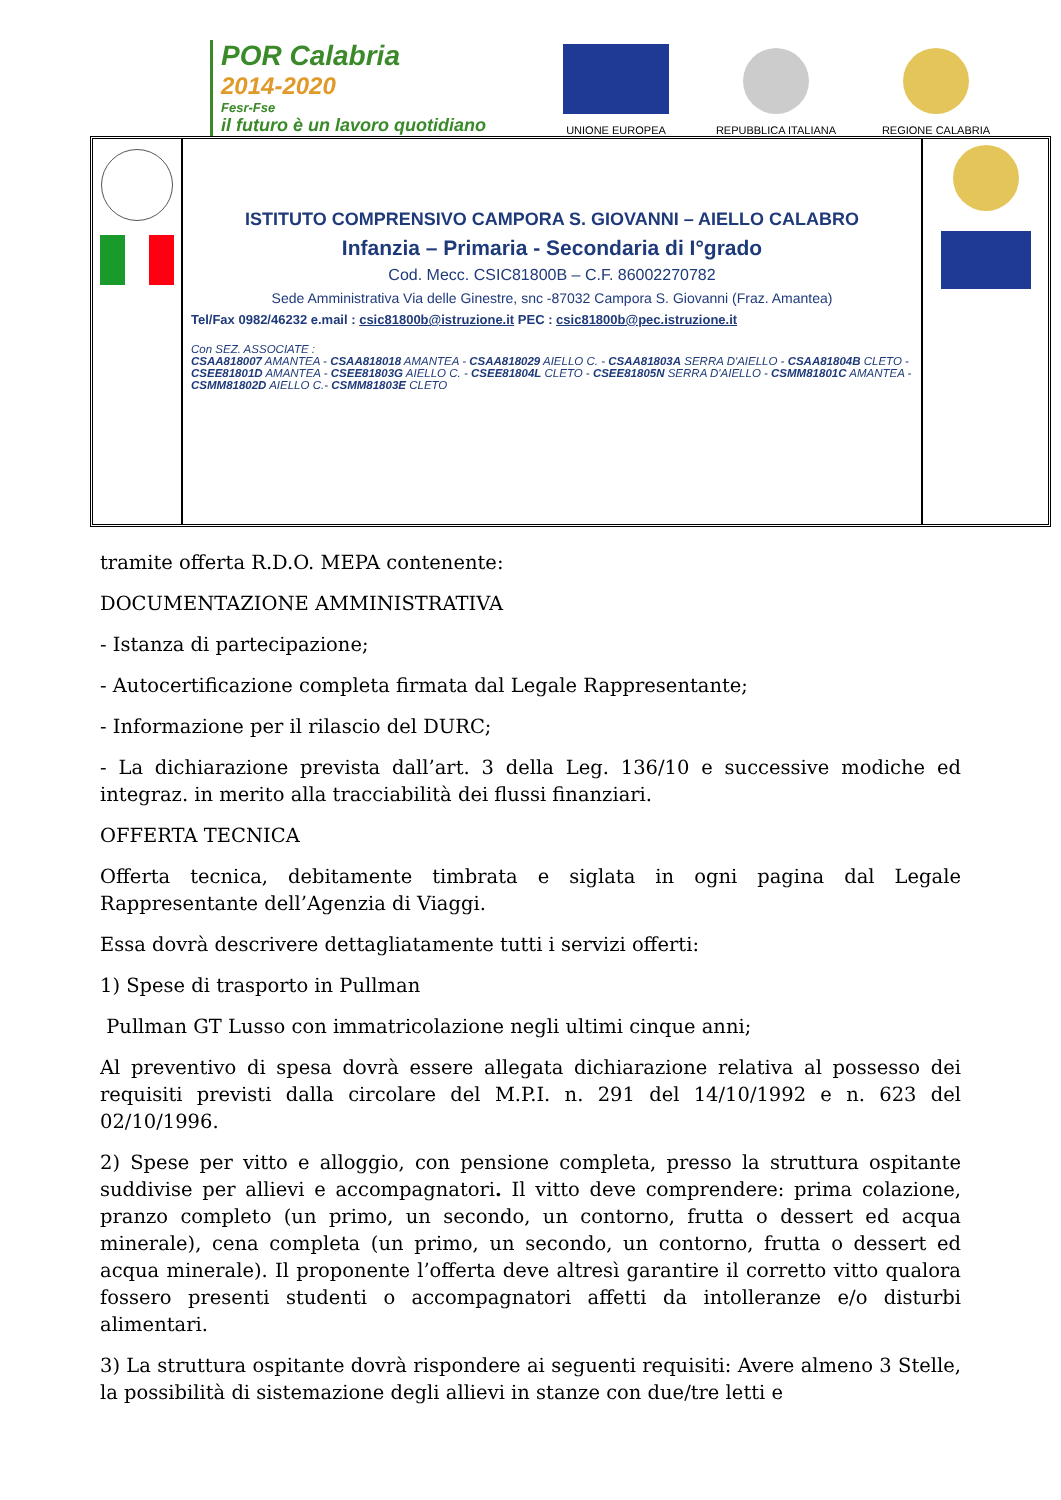POR Calabria
2014-2020
Fesr-Fse
il futuro è un lavoro quotidiano
UNIONE EUROPEA
REPUBBLICA ITALIANA
REGIONE CALABRIA
ISTITUTO COMPRENSIVO CAMPORA S. GIOVANNI – AIELLO CALABRO
Infanzia – Primaria - Secondaria di I°grado
Cod. Mecc. CSIC81800B – C.F. 86002270782
Sede Amministrativa Via delle Ginestre, snc -87032 Campora S. Giovanni (Fraz. Amantea)
Tel/Fax 0982/46232 e.mail : csic81800b@istruzione.it PEC : csic81800b@pec.istruzione.it
Con SEZ. ASSOCIATE :
CSAA818007 AMANTEA - CSAA818018 AMANTEA - CSAA818029 AIELLO C. - CSAA81803A SERRA D'AIELLO - CSAA81804B CLETO - CSEE81801D AMANTEA - CSEE81803G AIELLO C. - CSEE81804L CLETO - CSEE81805N SERRA D'AIELLO - CSMM81801C AMANTEA - CSMM81802D AIELLO C.- CSMM81803E CLETO
tramite offerta R.D.O. MEPA contenente:
DOCUMENTAZIONE AMMINISTRATIVA
- Istanza di partecipazione;
- Autocertificazione completa firmata dal Legale Rappresentante;
- Informazione per il rilascio del DURC;
- La dichiarazione prevista dall’art. 3 della Leg. 136/10 e successive modiche ed integraz. in merito alla tracciabilità dei flussi finanziari.
OFFERTA TECNICA
Offerta tecnica, debitamente timbrata e siglata in ogni pagina dal Legale Rappresentante dell’Agenzia di Viaggi.
Essa dovrà descrivere dettagliatamente tutti i servizi offerti:
1) Spese di trasporto in Pullman
Pullman GT Lusso con immatricolazione negli ultimi cinque anni;
Al preventivo di spesa dovrà essere allegata dichiarazione relativa al possesso dei requisiti previsti dalla circolare del M.P.I. n. 291 del 14/10/1992 e n. 623 del 02/10/1996.
2) Spese per vitto e alloggio, con pensione completa, presso la struttura ospitante suddivise per allievi e accompagnatori. Il vitto deve comprendere: prima colazione, pranzo completo (un primo, un secondo, un contorno, frutta o dessert ed acqua minerale), cena completa (un primo, un secondo, un contorno, frutta o dessert ed acqua minerale). Il proponente l’offerta deve altresì garantire il corretto vitto qualora fossero presenti studenti o accompagnatori affetti da intolleranze e/o disturbi alimentari.
3) La struttura ospitante dovrà rispondere ai seguenti requisiti: Avere almeno 3 Stelle, la possibilità di sistemazione degli allievi in stanze con due/tre letti e